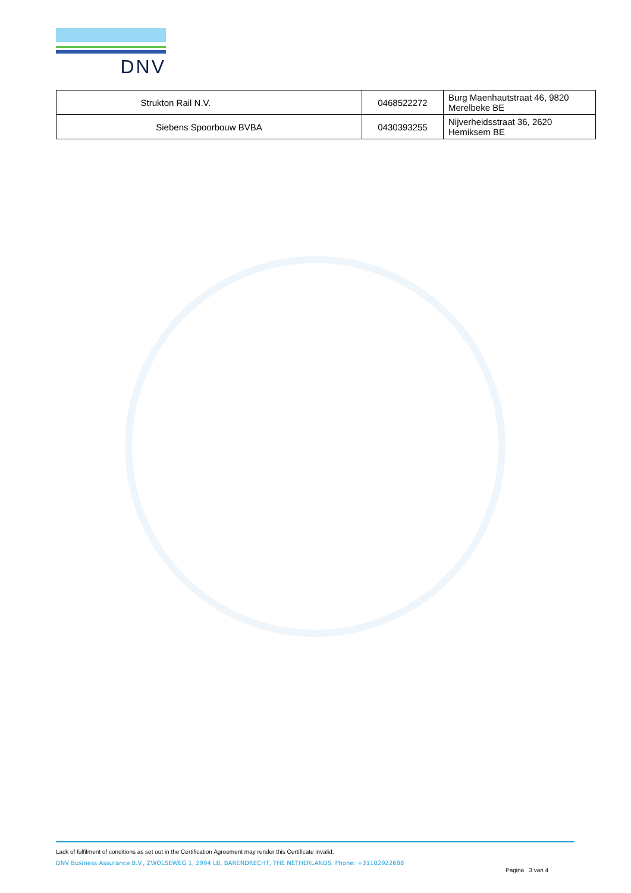DNV
| Strukton Rail N.V. | 0468522272 | Burg Maenhautstraat 46, 9820 Merelbeke BE |
| Siebens Spoorbouw BVBA | 0430393255 | Nijverheidsstraat 36, 2620 Hemiksem BE |
Lack of fulfilment of conditions as set out in the Certification Agreement may render this Certificate invalid.
DNV Business Assurance B.V., ZWOLSEWEG 1, 2994 LB, BARENDRECHT, THE NETHERLANDS. Phone: +31102922688
Pagina 3 van 4